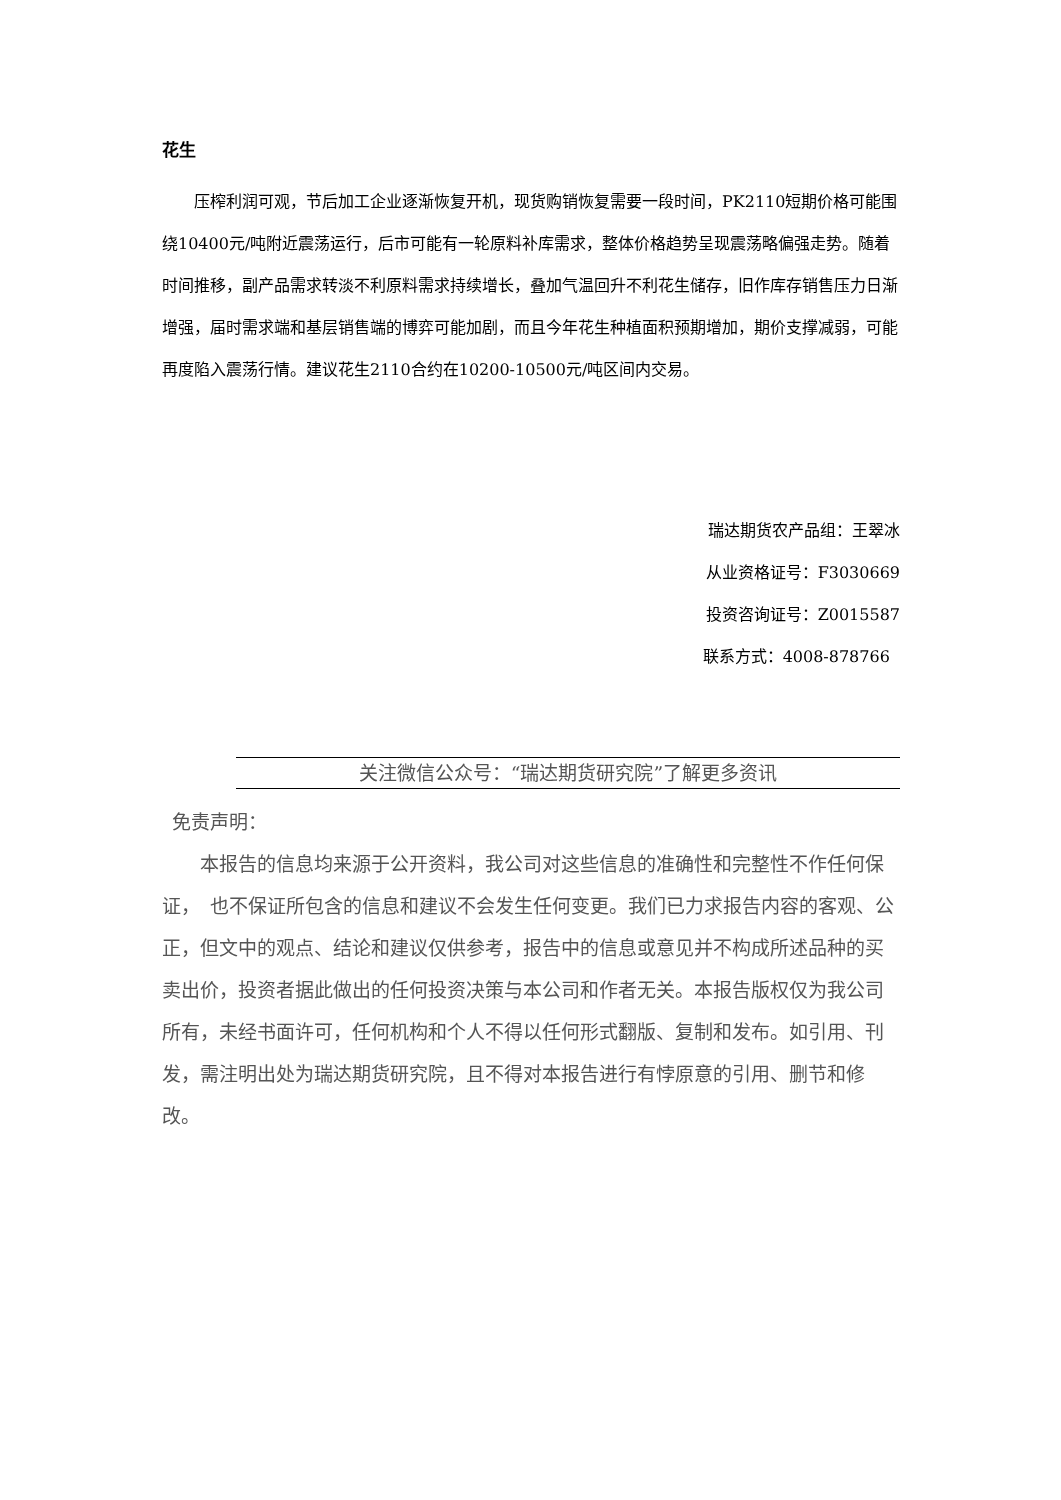花生
压榨利润可观，节后加工企业逐渐恢复开机，现货购销恢复需要一段时间，PK2110短期价格可能围绕10400元/吨附近震荡运行，后市可能有一轮原料补库需求，整体价格趋势呈现震荡略偏强走势。随着时间推移，副产品需求转淡不利原料需求持续增长，叠加气温回升不利花生储存，旧作库存销售压力日渐增强，届时需求端和基层销售端的博弈可能加剧，而且今年花生种植面积预期增加，期价支撑减弱，可能再度陷入震荡行情。建议花生2110合约在10200-10500元/吨区间内交易。
瑞达期货农产品组：王翠冰
从业资格证号：F3030669
投资咨询证号：Z0015587
联系方式：4008-878766
关注微信公众号：“瑞达期货研究院”了解更多资讯
免责声明：
本报告的信息均来源于公开资料，我公司对这些信息的准确性和完整性不作任何保证，　也不保证所包含的信息和建议不会发生任何变更。我们已力求报告内容的客观、公正，但文中的观点、结论和建议仅供参考，报告中的信息或意见并不构成所述品种的买卖出价，投资者据此做出的任何投资决策与本公司和作者无关。本报告版权仅为我公司所有，未经书面许可，任何机构和个人不得以任何形式翻版、复制和发布。如引用、刊发，需注明出处为瑞达期货研究院，且不得对本报告进行有悖原意的引用、删节和修改。